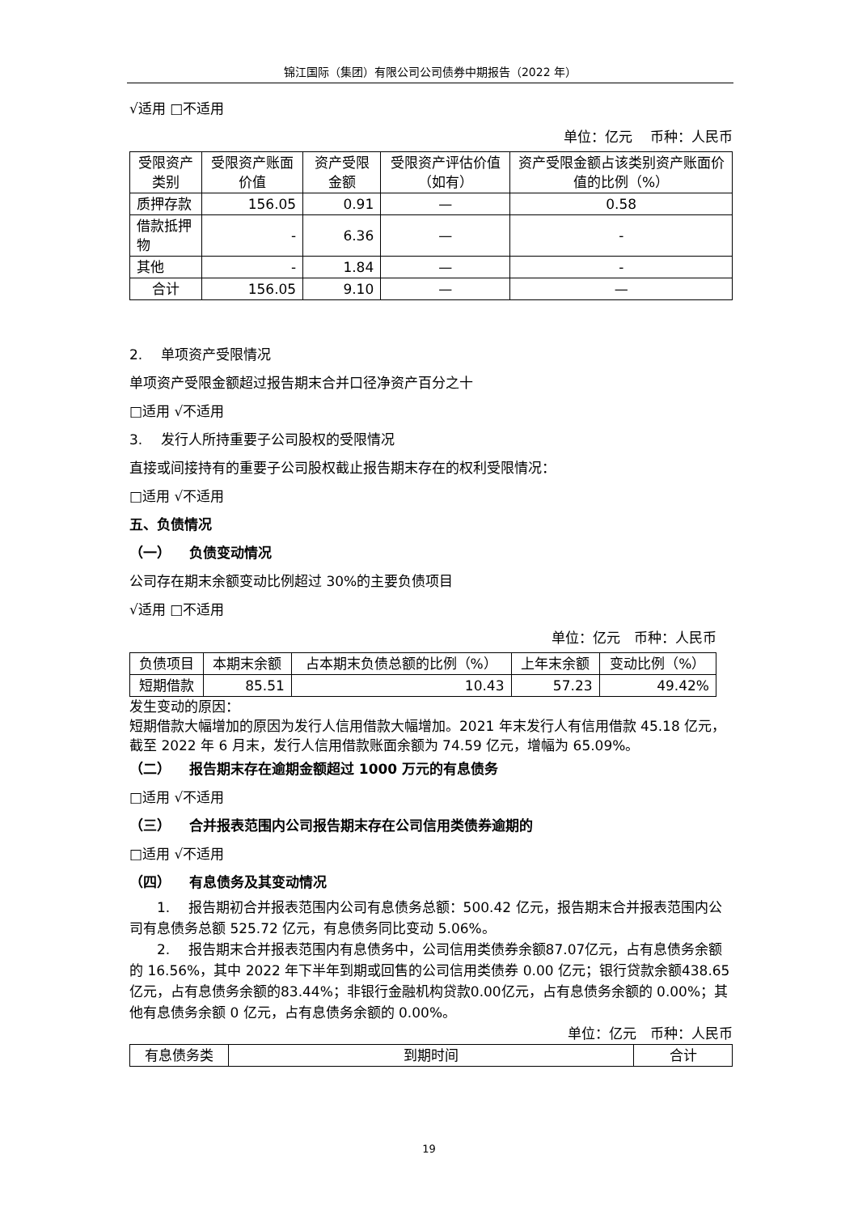锦江国际（集团）有限公司公司债券中期报告（2022 年）
√适用 □不适用
单位：亿元　 币种：人民币
| 受限资产类别 | 受限资产账面价值 | 资产受限金额 | 受限资产评估价值（如有） | 资产受限金额占该类别资产账面价值的比例（%） |
| --- | --- | --- | --- | --- |
| 质押存款 | 156.05 | 0.91 | — | 0.58 |
| 借款抵押物 | - | 6.36 | — | - |
| 其他 | - | 1.84 | — | - |
| 合计 | 156.05 | 9.10 | — | — |
2. 　单项资产受限情况
单项资产受限金额超过报告期末合并口径净资产百分之十
□适用 √不适用
3. 　发行人所持重要子公司股权的受限情况
直接或间接持有的重要子公司股权截止报告期末存在的权利受限情况：
□适用 √不适用
五、负债情况
（一） 　负债变动情况
公司存在期末余额变动比例超过 30%的主要负债项目
√适用 □不适用
单位：亿元　币种：人民币
| 负债项目 | 本期末余额 | 占本期末负债总额的比例（%） | 上年末余额 | 变动比例（%） |
| --- | --- | --- | --- | --- |
| 短期借款 | 85.51 | 10.43 | 57.23 | 49.42% |
发生变动的原因：
短期借款大幅增加的原因为发行人信用借款大幅增加。2021 年末发行人有信用借款 45.18 亿元，截至 2022 年 6 月末，发行人信用借款账面余额为 74.59 亿元，增幅为 65.09%。
（二） 　报告期末存在逾期金额超过 1000 万元的有息债务
□适用 √不适用
（三） 　合并报表范围内公司报告期末存在公司信用类债券逾期的
□适用 √不适用
（四） 　有息债务及其变动情况
1. 　报告期初合并报表范围内公司有息债务总额：500.42 亿元，报告期末合并报表范围内公司有息债务总额 525.72 亿元，有息债务同比变动 5.06%。
2. 　报告期末合并报表范围内有息债务中，公司信用类债券余额87.07亿元，占有息债务余额的 16.56%，其中 2022 年下半年到期或回售的公司信用类债券 0.00 亿元；银行贷款余额438.65亿元，占有息债务余额的83.44%；非银行金融机构贷款0.00亿元，占有息债务余额的 0.00%；其他有息债务余额 0 亿元，占有息债务余额的 0.00%。
单位：亿元　币种：人民币
| 有息债务类 | 到期时间 | 合计 |
19